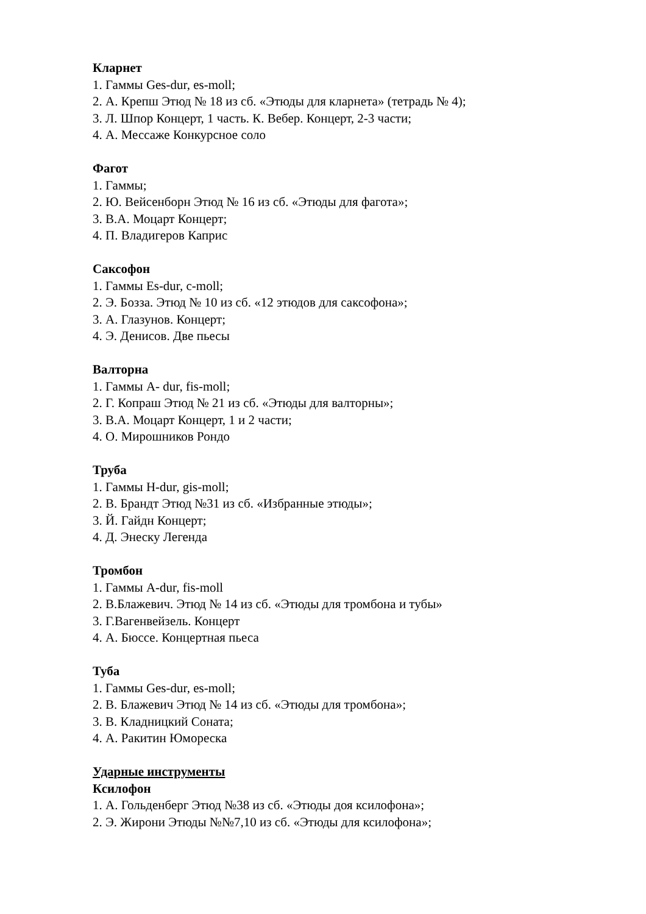Кларнет
1. Гаммы Ges-dur, es-moll;
2. А. Крепш Этюд № 18 из сб. «Этюды для кларнета» (тетрадь № 4);
3. Л. Шпор Концерт, 1 часть. К. Вебер. Концерт, 2-3 части;
4. А. Мессаже Конкурсное соло
Фагот
1. Гаммы;
2. Ю. Вейсенборн Этюд № 16 из сб. «Этюды для фагота»;
3. В.А. Моцарт Концерт;
4. П. Владигеров Каприс
Саксофон
1. Гаммы Es-dur, c-moll;
2. Э. Бозза. Этюд № 10 из сб. «12 этюдов для саксофона»;
3. А. Глазунов. Концерт;
4. Э. Денисов. Две пьесы
Валторна
1. Гаммы A- dur, fis-moll;
2. Г. Копраш Этюд № 21 из сб. «Этюды для валторны»;
3. В.А. Моцарт Концерт, 1 и 2 части;
4. О. Мирошников Рондо
Труба
1. Гаммы H-dur, gis-moll;
2. В. Брандт Этюд №31 из сб. «Избранные этюды»;
3. Й. Гайдн Концерт;
4. Д. Энеску Легенда
Тромбон
1. Гаммы A-dur, fis-moll
2. В.Блажевич. Этюд № 14 из сб. «Этюды для тромбона и тубы»
3. Г.Вагенвейзель. Концерт
4. А. Бюссе. Концертная пьеса
Туба
1. Гаммы Ges-dur, es-moll;
2. В. Блажевич Этюд № 14 из сб. «Этюды для тромбона»;
3. В. Кладницкий Соната;
4. А. Ракитин Юмореска
Ударные инструменты
Ксилофон
1. А. Гольденберг Этюд №38 из сб. «Этюды доя ксилофона»;
2. Э. Жирони Этюды №№7,10 из сб. «Этюды для ксилофона»;